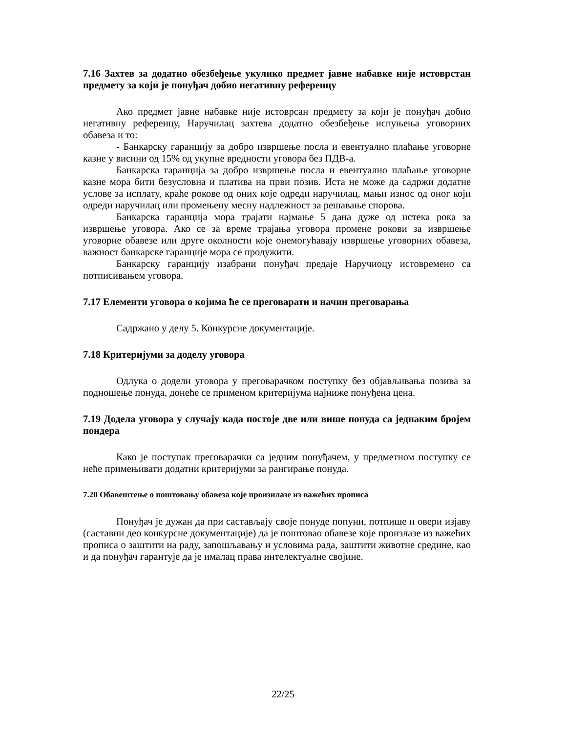7.16 Захтев за додатно обезбеђење укулико предмет јавне набавке није истоврстан предмету за који је понуђач добио негативну референцу
Ако предмет јавне набавке није истоврсан предмету за који је понуђач добио негативну референцу, Наручилац захтева додатно обезбеђење испуњења уговорних обавеза и то:
- Банкарску гаранцију за добро извршење посла и евентуално плаћање уговорне казне у висини од 15% од укупне вредности уговора без ПДВ-а.
Банкарска гаранција за добро извршење посла и евентуално плаћање уговорне казне мора бити безусловна и платива на први позив. Иста не може да садржи додатне услове за исплату, краће рокове од оних које одреди наручилац, мањи износ од оног који одреди наручилац или промењену месну надлежност за решавање спорова.
Банкарска гаранција мора трајати најмање 5 дана дуже од истека рока за извршење уговора. Ако се за време трајања уговора промене рокови за извршење уговорне обавезе или друге околности које онемогућавају извршење уговорних обавеза, важност банкарске гаранције мора се продужити.
Банкарску гаранцију изабрани понуђач предаје Наручиоцу истовремено са потписивањем уговора.
7.17 Елементи уговора о којима ће се преговарати и начин преговарања
Садржано у делу 5. Конкурсне документације.
7.18 Критеријуми за доделу уговора
Одлука о додели уговора у преговарачком поступку без објављивања позива за подношење понуда, донеће се применом критеријума најниже понуђена цена.
7.19 Додела уговора у случају када постоје две или више понуда са једнаким бројем пондера
Како је поступак преговарачки са једним понуђачем, у предметном поступку се неће примењивати додатни критеријуми за рангирање понуда.
7.20 Обавештење о поштовању обавеза које произилазе из важећих прописа
Понуђач је дужан да при састављају своје понуде попуни, потпише и овери изјаву (саставни део конкурсне документације) да је поштовао обавезе које произлазе из важећих прописа о заштити на раду, запошљавању и условима рада, заштити животне средине, као и да понуђач гарантује да је ималац права интелектуалне својине.
22/25